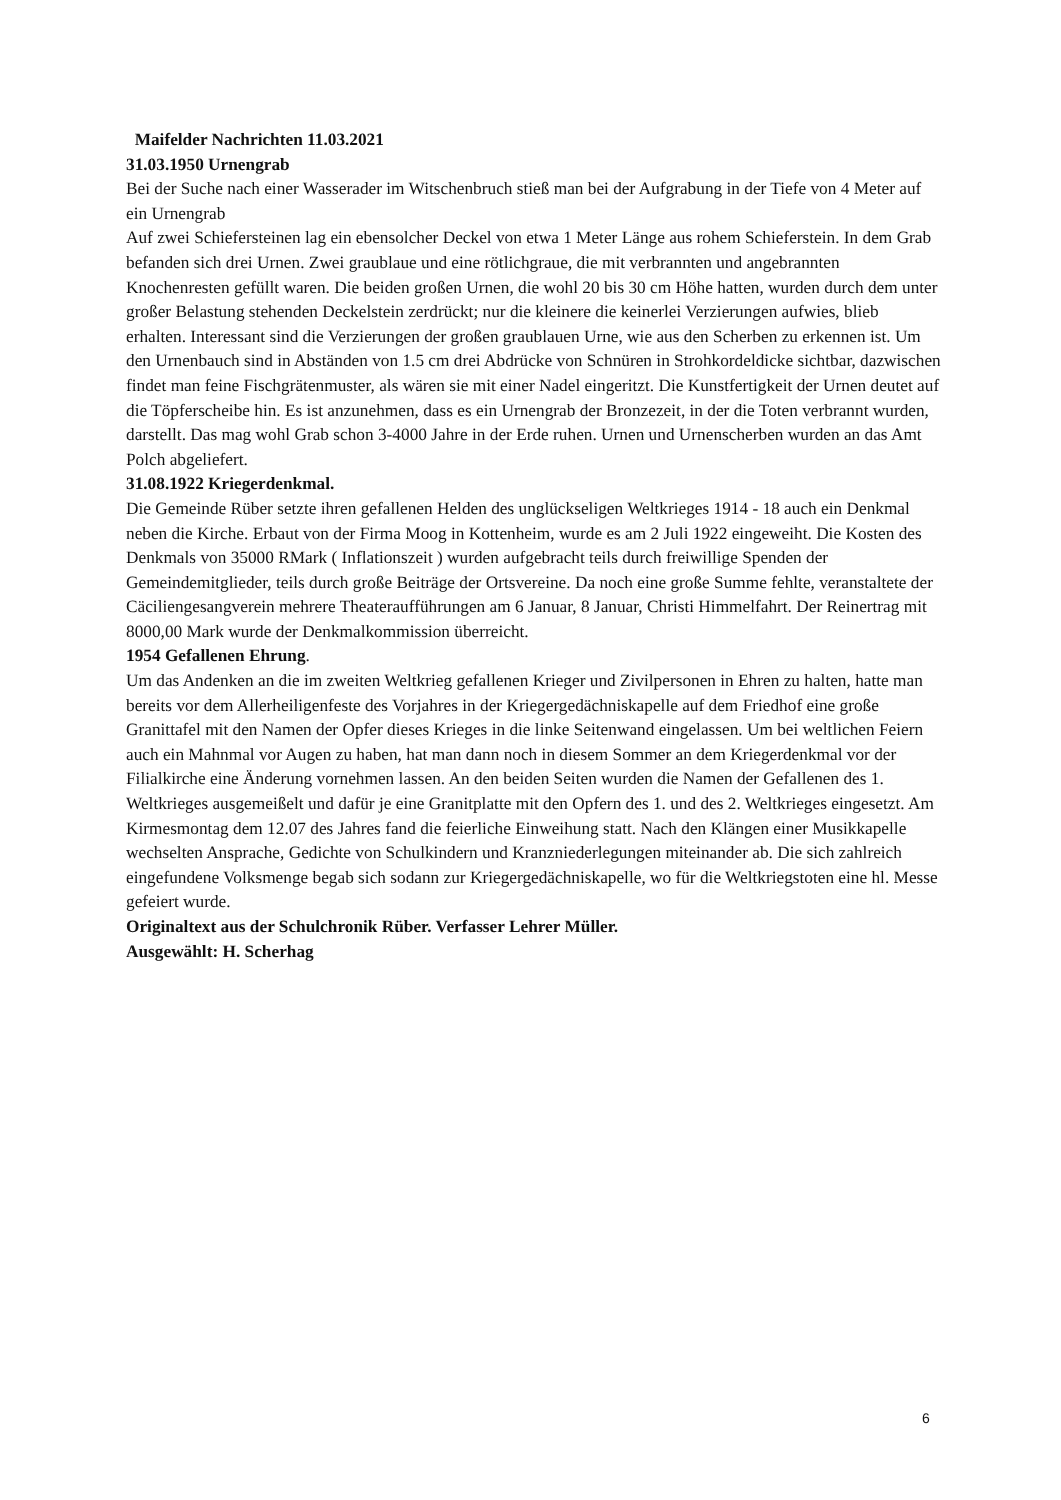Maifelder Nachrichten 11.03.2021
31.03.1950 Urnengrab
Bei der Suche nach einer Wasserader im Witschenbruch stieß man bei der Aufgrabung in der Tiefe von 4 Meter auf ein Urnengrab
Auf zwei Schiefersteinen lag ein ebensolcher Deckel von etwa 1 Meter Länge aus rohem Schieferstein. In dem Grab befanden sich drei Urnen. Zwei graublaue und eine rötlichgraue, die mit verbrannten und angebrannten Knochenresten gefüllt waren. Die beiden großen Urnen, die wohl 20 bis 30 cm Höhe hatten, wurden durch dem unter großer Belastung stehenden Deckelstein zerdrückt; nur die kleinere die keinerlei Verzierungen aufwies, blieb erhalten. Interessant sind die Verzierungen der großen graublauen Urne, wie aus den Scherben zu erkennen ist. Um den Urnenbauch sind in Abständen von 1.5 cm drei Abdrücke von Schnüren in Strohkordeldicke sichtbar, dazwischen findet man feine Fischgrätenmuster, als wären sie mit einer Nadel eingeritzt. Die Kunstfertigkeit der Urnen deutet auf die Töpferscheibe hin. Es ist anzunehmen, dass es ein Urnengrab der Bronzezeit, in der die Toten verbrannt wurden, darstellt. Das mag wohl Grab schon 3-4000 Jahre in der Erde ruhen. Urnen und Urnenscherben wurden an das Amt Polch abgeliefert.
31.08.1922 Kriegerdenkmal.
Die Gemeinde Rüber setzte ihren gefallenen Helden des unglückseligen Weltkrieges 1914 - 18 auch ein Denkmal neben die Kirche. Erbaut von der Firma Moog in Kottenheim, wurde es am 2 Juli 1922 eingeweiht. Die Kosten des Denkmals von 35000 RMark ( Inflationszeit ) wurden aufgebracht teils durch freiwillige Spenden der Gemeindemitglieder, teils durch große Beiträge der Ortsvereine. Da noch eine große Summe fehlte, veranstaltete der Cäciliengesangverein mehrere Theateraufführungen am 6 Januar, 8 Januar, Christi Himmelfahrt. Der Reinertrag mit 8000,00 Mark wurde der Denkmalkommission überreicht.
1954 Gefallenen Ehrung.
Um das Andenken an die im zweiten Weltkrieg gefallenen Krieger und Zivilpersonen in Ehren zu halten, hatte man bereits vor dem Allerheiligenfeste des Vorjahres in der Kriegergedächniskapelle auf dem Friedhof eine große Granittafel mit den Namen der Opfer dieses Krieges in die linke Seitenwand eingelassen. Um bei weltlichen Feiern auch ein Mahnmal vor Augen zu haben, hat man dann noch in diesem Sommer an dem Kriegerdenkmal vor der Filialkirche eine Änderung vornehmen lassen. An den beiden Seiten wurden die Namen der Gefallenen des 1. Weltkrieges ausgemeißelt und dafür je eine Granitplatte mit den Opfern des 1. und des 2. Weltkrieges eingesetzt. Am Kirmesmontag dem 12.07 des Jahres fand die feierliche Einweihung statt. Nach den Klängen einer Musikkapelle wechselten Ansprache, Gedichte von Schulkindern und Kranzniederlegungen miteinander ab. Die sich zahlreich eingefundene Volksmenge begab sich sodann zur Kriegergedächniskapelle, wo für die Weltkriegstoten eine hl. Messe gefeiert wurde.
Originaltext aus der Schulchronik Rüber. Verfasser Lehrer Müller.
Ausgewählt: H. Scherhag
6